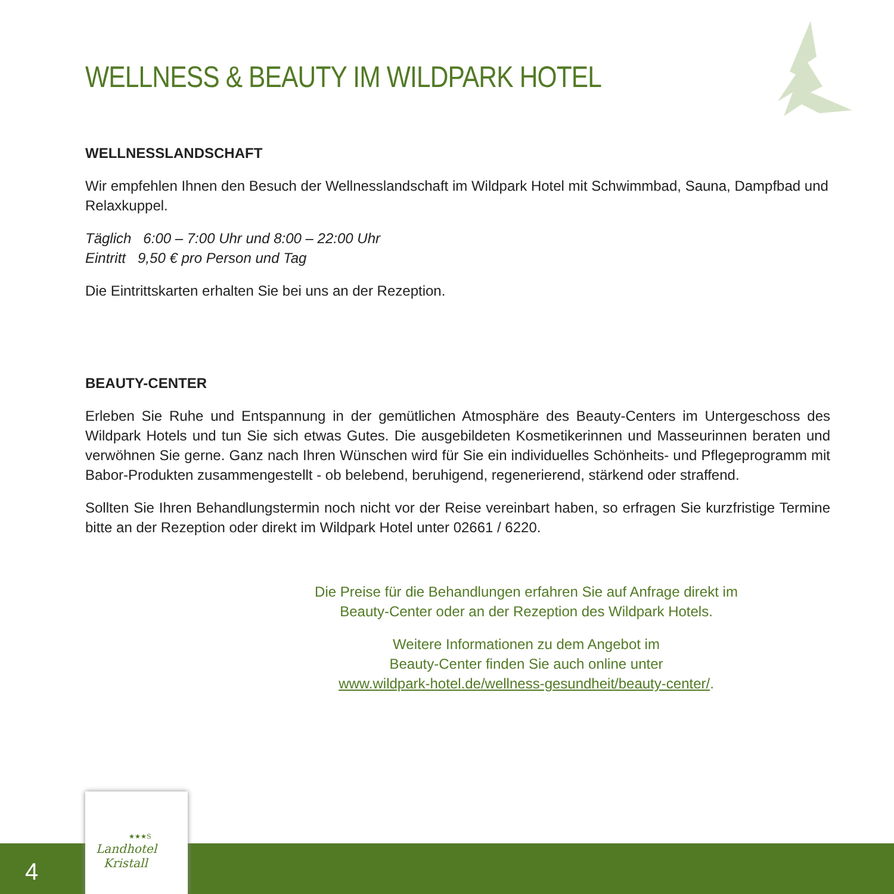WELLNESS & BEAUTY IM WILDPARK HOTEL
WELLNESSLANDSCHAFT
Wir empfehlen Ihnen den Besuch der Wellnesslandschaft im Wildpark Hotel mit Schwimmbad, Sauna, Dampfbad und Relaxkuppel.
Täglich 6:00 – 7:00 Uhr und 8:00 – 22:00 Uhr
Eintritt 9,50 € pro Person und Tag
Die Eintrittskarten erhalten Sie bei uns an der Rezeption.
BEAUTY-CENTER
Erleben Sie Ruhe und Entspannung in der gemütlichen Atmosphäre des Beauty-Centers im Untergeschoss des Wildpark Hotels und tun Sie sich etwas Gutes. Die ausgebildeten Kosmetikerinnen und Masseurinnen beraten und verwöhnen Sie gerne. Ganz nach Ihren Wünschen wird für Sie ein individuelles Schönheits- und Pflegeprogramm mit Babor-Produkten zusammengestellt - ob belebend, beruhigend, regenerierend, stärkend oder straffend.
Sollten Sie Ihren Behandlungstermin noch nicht vor der Reise vereinbart haben, so erfragen Sie kurzfristige Termine bitte an der Rezeption oder direkt im Wildpark Hotel unter 02661 / 6220.
Die Preise für die Behandlungen erfahren Sie auf Anfrage direkt im Beauty-Center oder an der Rezeption des Wildpark Hotels.
Weitere Informationen zu dem Angebot im
Beauty-Center finden Sie auch online unter
www.wildpark-hotel.de/wellness-gesundheit/beauty-center/.
4
★★★S
Landhotel
Kristall